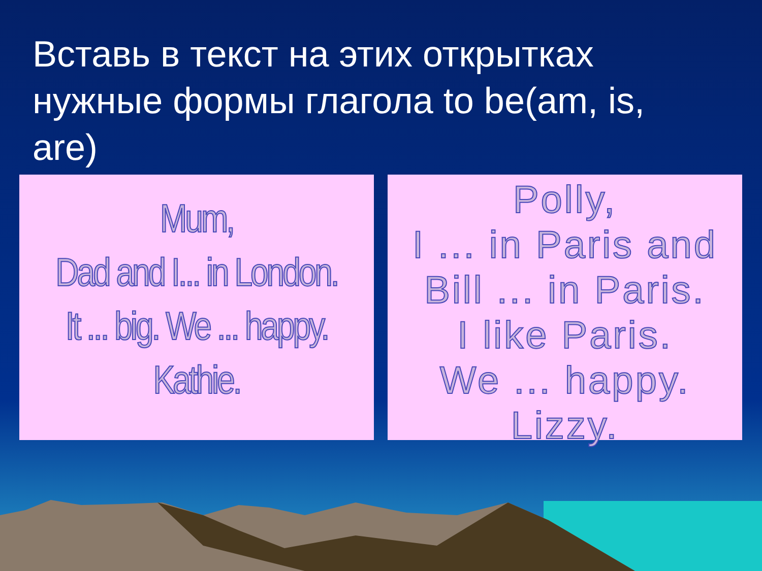Вставь в текст на этих открытках нужные формы глагола to be(am, is, are)
Mum,
Dad and I... in London.
It ... big. We ... happy.
Kathie.
Polly,
I ... in Paris and
Bill ... in Paris.
I like Paris.
We ... happy.
Lizzy.